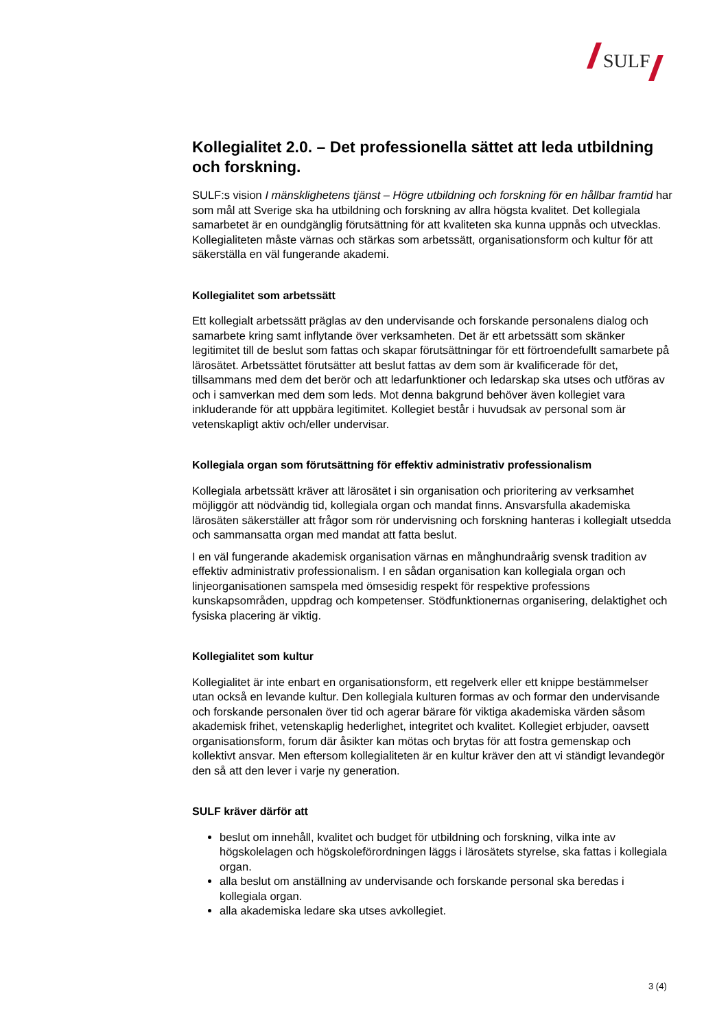SULF
Kollegialitet 2.0. – Det professionella sättet att leda utbildning och forskning.
SULF:s vision I mänsklighetens tjänst – Högre utbildning och forskning för en hållbar framtid har som mål att Sverige ska ha utbildning och forskning av allra högsta kvalitet. Det kollegiala samarbetet är en oundgänglig förutsättning för att kvaliteten ska kunna uppnås och utvecklas. Kollegialiteten måste värnas och stärkas som arbetssätt, organisationsform och kultur för att säkerställa en väl fungerande akademi.
Kollegialitet som arbetssätt
Ett kollegialt arbetssätt präglas av den undervisande och forskande personalens dialog och samarbete kring samt inflytande över verksamheten. Det är ett arbetssätt som skänker legitimitet till de beslut som fattas och skapar förutsättningar för ett förtroendefullt samarbete på lärosätet. Arbetssättet förutsätter att beslut fattas av dem som är kvalificerade för det, tillsammans med dem det berör och att ledarfunktioner och ledarskap ska utses och utföras av och i samverkan med dem som leds. Mot denna bakgrund behöver även kollegiet vara inkluderande för att uppbära legitimitet. Kollegiet består i huvudsak av personal som är vetenskapligt aktiv och/eller undervisar.
Kollegiala organ som förutsättning för effektiv administrativ professionalism
Kollegiala arbetssätt kräver att lärosätet i sin organisation och prioritering av verksamhet möjliggör att nödvändig tid, kollegiala organ och mandat finns. Ansvarsfulla akademiska lärosäten säkerställer att frågor som rör undervisning och forskning hanteras i kollegialt utsedda och sammansatta organ med mandat att fatta beslut.
I en väl fungerande akademisk organisation värnas en månghundraårig svensk tradition av effektiv administrativ professionalism. I en sådan organisation kan kollegiala organ och linjeorganisationen samspela med ömsesidig respekt för respektive professions kunskapsområden, uppdrag och kompetenser. Stödfunktionernas organisering, delaktighet och fysiska placering är viktig.
Kollegialitet som kultur
Kollegialitet är inte enbart en organisationsform, ett regelverk eller ett knippe bestämmelser utan också en levande kultur. Den kollegiala kulturen formas av och formar den undervisande och forskande personalen över tid och agerar bärare för viktiga akademiska värden såsom akademisk frihet, vetenskaplig hederlighet, integritet och kvalitet. Kollegiet erbjuder, oavsett organisationsform, forum där åsikter kan mötas och brytas för att fostra gemenskap och kollektivt ansvar. Men eftersom kollegialiteten är en kultur kräver den att vi ständigt levandegör den så att den lever i varje ny generation.
SULF kräver därför att
beslut om innehåll, kvalitet och budget för utbildning och forskning, vilka inte av högskolelagen och högskoleförordningen läggs i lärosätets styrelse, ska fattas i kollegiala organ.
alla beslut om anställning av undervisande och forskande personal ska beredas i kollegiala organ.
alla akademiska ledare ska utses avkollegiet.
3 (4)